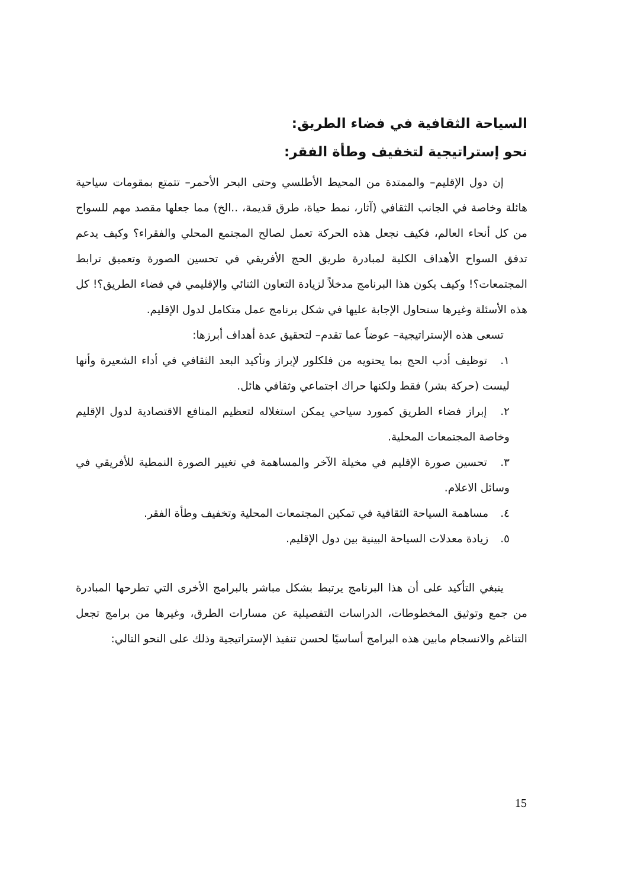السياحة الثقافية في فضاء الطريق:
نحو إستراتيجية لتخفيف وطأة الفقر:
إن دول الإقليم– والممتدة من المحيط الأطلسي وحتى البحر الأحمر– تتمتع بمقومات سياحية هائلة وخاصة في الجانب الثقافي (آثار، نمط حياة، طرق قديمة، ..الخ) مما جعلها مقصد مهم للسواح من كل أنحاء العالم، فكيف نجعل هذه الحركة تعمل لصالح المجتمع المحلي والفقراء؟ وكيف يدعم تدفق السواح الأهداف الكلية لمبادرة طريق الحج الأفريقي في تحسين الصورة وتعميق ترابط المجتمعات؟! وكيف يكون هذا البرنامج مدخلاً لزيادة التعاون الثنائي والإقليمي في فضاء الطريق؟! كل هذه الأسئلة وغيرها سنحاول الإجابة عليها في شكل برنامج عمل متكامل لدول الإقليم.
تسعى هذه الإستراتيجية– عوضاً عما تقدم– لتحقيق عدة أهداف أبرزها:
١. توظيف أدب الحج بما يحتويه من فلكلور لإبراز وتأكيد البعد الثقافي في أداء الشعيرة وأنها ليست (حركة بشر) فقط ولكنها حراك اجتماعي وثقافي هائل.
٢. إبراز فضاء الطريق كمورد سياحي يمكن استغلاله لتعظيم المنافع الاقتصادية لدول الإقليم وخاصة المجتمعات المحلية.
٣. تحسين صورة الإقليم في مخيلة الآخر والمساهمة في تغيير الصورة النمطية للأفريقي في وسائل الاعلام.
٤. مساهمة السياحة الثقافية في تمكين المجتمعات المحلية وتخفيف وطأة الفقر.
٥. زيادة معدلات السياحة البينية بين دول الإقليم.
ينبغي التأكيد على أن هذا البرنامج يرتبط بشكل مباشر بالبرامج الأخرى التي تطرحها المبادرة من جمع وتوثيق المخطوطات، الدراسات التفصيلية عن مسارات الطرق، وغيرها من برامج تجعل التناغم والانسجام مابين هذه البرامج أساسيًا لحسن تنفيذ الإستراتيجية وذلك على النحو التالي:
15